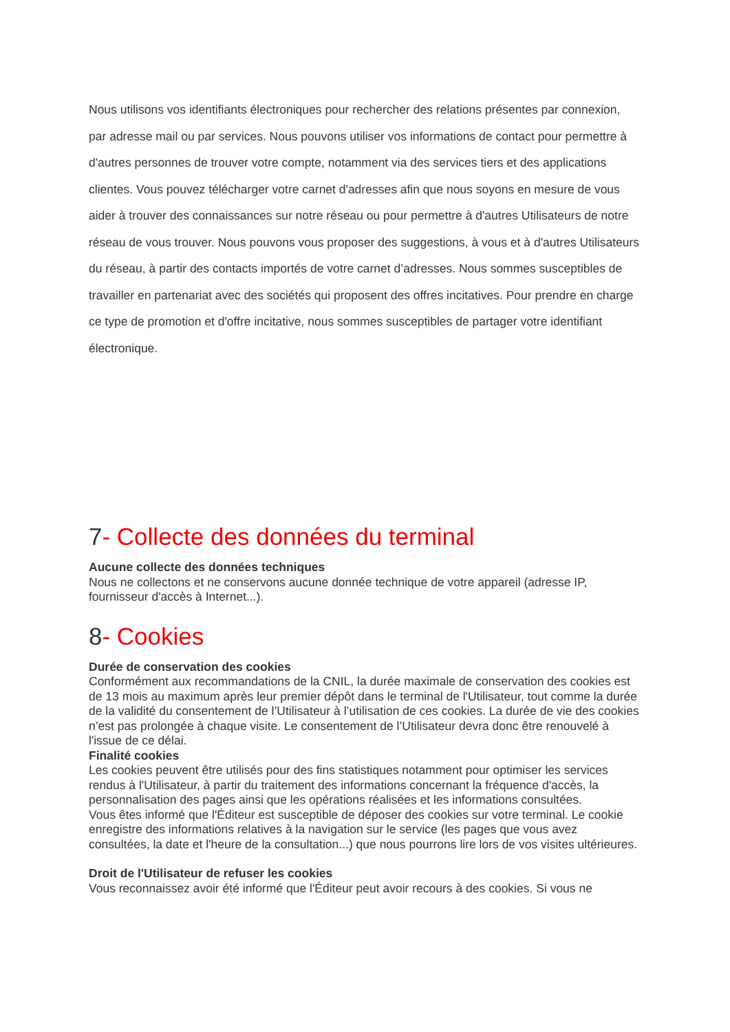Nous utilisons vos identifiants électroniques pour rechercher des relations présentes par connexion, par adresse mail ou par services. Nous pouvons utiliser vos informations de contact pour permettre à d'autres personnes de trouver votre compte, notamment via des services tiers et des applications clientes. Vous pouvez télécharger votre carnet d'adresses afin que nous soyons en mesure de vous aider à trouver des connaissances sur notre réseau ou pour permettre à d'autres Utilisateurs de notre réseau de vous trouver. Nous pouvons vous proposer des suggestions, à vous et à d'autres Utilisateurs du réseau, à partir des contacts importés de votre carnet d’adresses. Nous sommes susceptibles de travailler en partenariat avec des sociétés qui proposent des offres incitatives. Pour prendre en charge ce type de promotion et d'offre incitative, nous sommes susceptibles de partager votre identifiant électronique.
7- Collecte des données du terminal
Aucune collecte des données techniques
Nous ne collectons et ne conservons aucune donnée technique de votre appareil (adresse IP, fournisseur d'accès à Internet...).
8- Cookies
Durée de conservation des cookies
Conformément aux recommandations de la CNIL, la durée maximale de conservation des cookies est de 13 mois au maximum après leur premier dépôt dans le terminal de l'Utilisateur, tout comme la durée de la validité du consentement de l’Utilisateur à l’utilisation de ces cookies. La durée de vie des cookies n’est pas prolongée à chaque visite. Le consentement de l’Utilisateur devra donc être renouvelé à l'issue de ce délai.
Finalité cookies
Les cookies peuvent être utilisés pour des fins statistiques notamment pour optimiser les services rendus à l'Utilisateur, à partir du traitement des informations concernant la fréquence d'accès, la personnalisation des pages ainsi que les opérations réalisées et les informations consultées.
Vous êtes informé que l'Éditeur est susceptible de déposer des cookies sur votre terminal. Le cookie enregistre des informations relatives à la navigation sur le service (les pages que vous avez consultées, la date et l'heure de la consultation...) que nous pourrons lire lors de vos visites ultérieures.
Droit de l'Utilisateur de refuser les cookies
Vous reconnaissez avoir été informé que l'Éditeur peut avoir recours à des cookies. Si vous ne